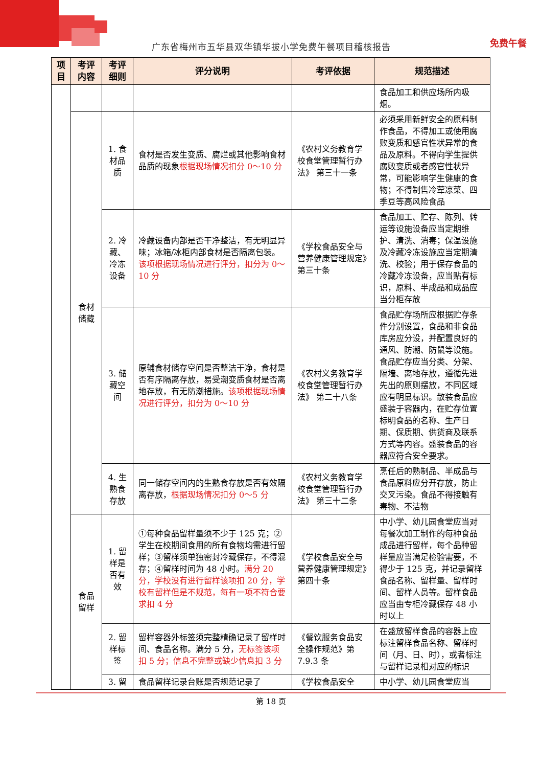免费午餐
广东省梅州市五华县双华镇华拔小学免费午餐项目稽核报告
| 项目 | 考评内容 | 考评细则 | 评分说明 | 考评依据 | 规范描述 |
| --- | --- | --- | --- | --- | --- |
| | | | | | 食品加工和供应场所内吸烟。 |
| | 食材储藏 | 1. 食材品质 | 食材是否发生变质、腐烂或其他影响食材品质的现象 根据现场情况扣分 0～10 分 | 《农村义务教育学校食堂管理暂行办法》 第三十一条 | 必须采用新鲜安全的原料制作食品，不得加工或使用腐败变质和感官性状异常的食品及原料。不得向学生提供腐败变质或者感官性状异常，可能影响学生健康的食物；不得制售冷荤凉菜、四季豆等高风险食品 |
| | | 2. 冷藏、冷冻设备 | 冷藏设备内部是否干净整洁，有无明显异味；冰箱/冰柜内部食材是否隔离包装。 该项根据现场情况进行评分，扣分为 0～10 分 | 《学校食品安全与营养健康管理规定》第三十条 | 食品加工、贮存、陈列、转运等设施设备应当定期维护、清洗、消毒；保温设施及冷藏冷冻设施应当定期清洗、校验；用于保存食品的冷藏冷冻设备，应当贴有标识，原料、半成品和成品应当分柜存放 |
| | | 3. 储藏空间 | 原辅食材储存空间是否整洁干净，食材是否有序隔离存放，易受潮变质食材是否离地存放，有无防潮措施。 该项根据现场情况进行评分，扣分为 0～10 分 | 《农村义务教育学校食堂管理暂行办法》 第二十八条 | 食品贮存场所应根据贮存条件分别设置，食品和非食品库房应分设，并配置良好的通风、防潮、防鼠等设施。食品贮存应当分类、分架、隔墙、离地存放，遵循先进先出的原则摆放，不同区域应有明显标识。散装食品应盛装于容器内，在贮存位置标明食品的名称、生产日期、保质期、供货商及联系方式等内容。盛装食品的容器应符合安全要求。 |
| | | 4. 生熟食存放 | 同一储存空间内的生熟食存放是否有效隔离存放， 根据现场情况扣分 0～5 分 | 《农村义务教育学校食堂管理暂行办法》 第三十二条 | 烹任后的熟制品、半成品与食品原料应分开存放，防止交叉污染。食品不得接触有毒物、不洁物 |
| | 食品留样 | 1. 留样是否有效 | ①每种食品留样量须不少于 125 克；②学生在校期间食用的所有食物均需进行留样；③留样须单独密封冷藏保存，不得混存；④留样时间为 48 小时。 满分 20 分，学校没有进行留样该项扣 20 分，学校有留样但是不规范，每有一项不符合要求扣 4 分 | 《学校食品安全与营养健康管理规定》第四十条 | 中小学、幼儿园食堂应当对每餐次加工制作的每种食品成品进行留样，每个品种留样量应当满足检验需要，不得少于 125 克，并记录留样食品名称、留样量、留样时间、留样人员等。留样食品应当由专柜冷藏保存 48 小时以上 |
| | | 2. 留样标签 | 留样容器外标签须完整精确记录了留样时间、食品名称。满分 5 分， 无标签该项扣 5 分；信息不完整或缺少信息扣 3 分 | 《餐饮服务食品安全操作规范》第 7.9.3 条 | 在盛放留样食品的容器上应标注留样食品名称、留样时间（月、日、时），或者标注与留样记录相对应的标识 |
| | | 3. 留 | 食品留样记录台账是否规范记录了 | 《学校食品安全 | 中小学、幼儿园食堂应当 |
第 18 页